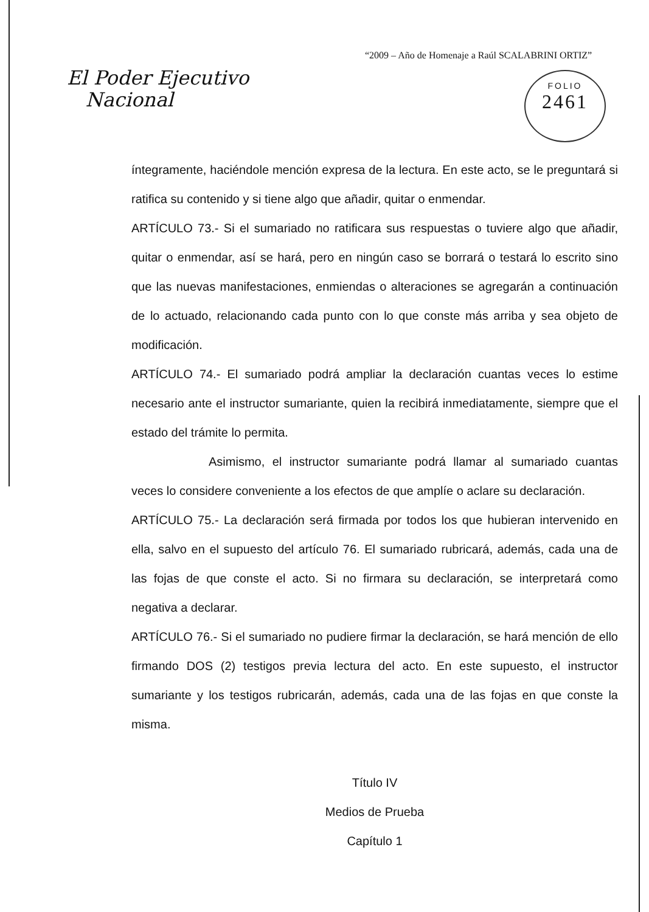“2009 – Año de Homenaje a Raúl SCALABRINI ORTIZ”
El Poder Ejecutivo
Nacional
FOLIO
2461
íntegramente, haciéndole mención expresa de la lectura. En este acto, se le preguntará si ratifica su contenido y si tiene algo que añadir, quitar o enmendar.
ARTÍCULO 73.- Si el sumariado no ratificara sus respuestas o tuviere algo que añadir, quitar o enmendar, así se hará, pero en ningún caso se borrará o testará lo escrito sino que las nuevas manifestaciones, enmiendas o alteraciones se agregarán a continuación de lo actuado, relacionando cada punto con lo que conste más arriba y sea objeto de modificación.
ARTÍCULO 74.- El sumariado podrá ampliar la declaración cuantas veces lo estime necesario ante el instructor sumariante, quien la recibirá inmediatamente, siempre que el estado del trámite lo permita.
Asimismo, el instructor sumariante podrá llamar al sumariado cuantas veces lo considere conveniente a los efectos de que amplíe o aclare su declaración.
ARTÍCULO 75.- La declaración será firmada por todos los que hubieran intervenido en ella, salvo en el supuesto del artículo 76. El sumariado rubricará, además, cada una de las fojas de que conste el acto. Si no firmara su declaración, se interpretará como negativa a declarar.
ARTÍCULO 76.- Si el sumariado no pudiere firmar la declaración, se hará mención de ello firmando DOS (2) testigos previa lectura del acto. En este supuesto, el instructor sumariante y los testigos rubricarán, además, cada una de las fojas en que conste la misma.
Título IV
Medios de Prueba
Capítulo 1